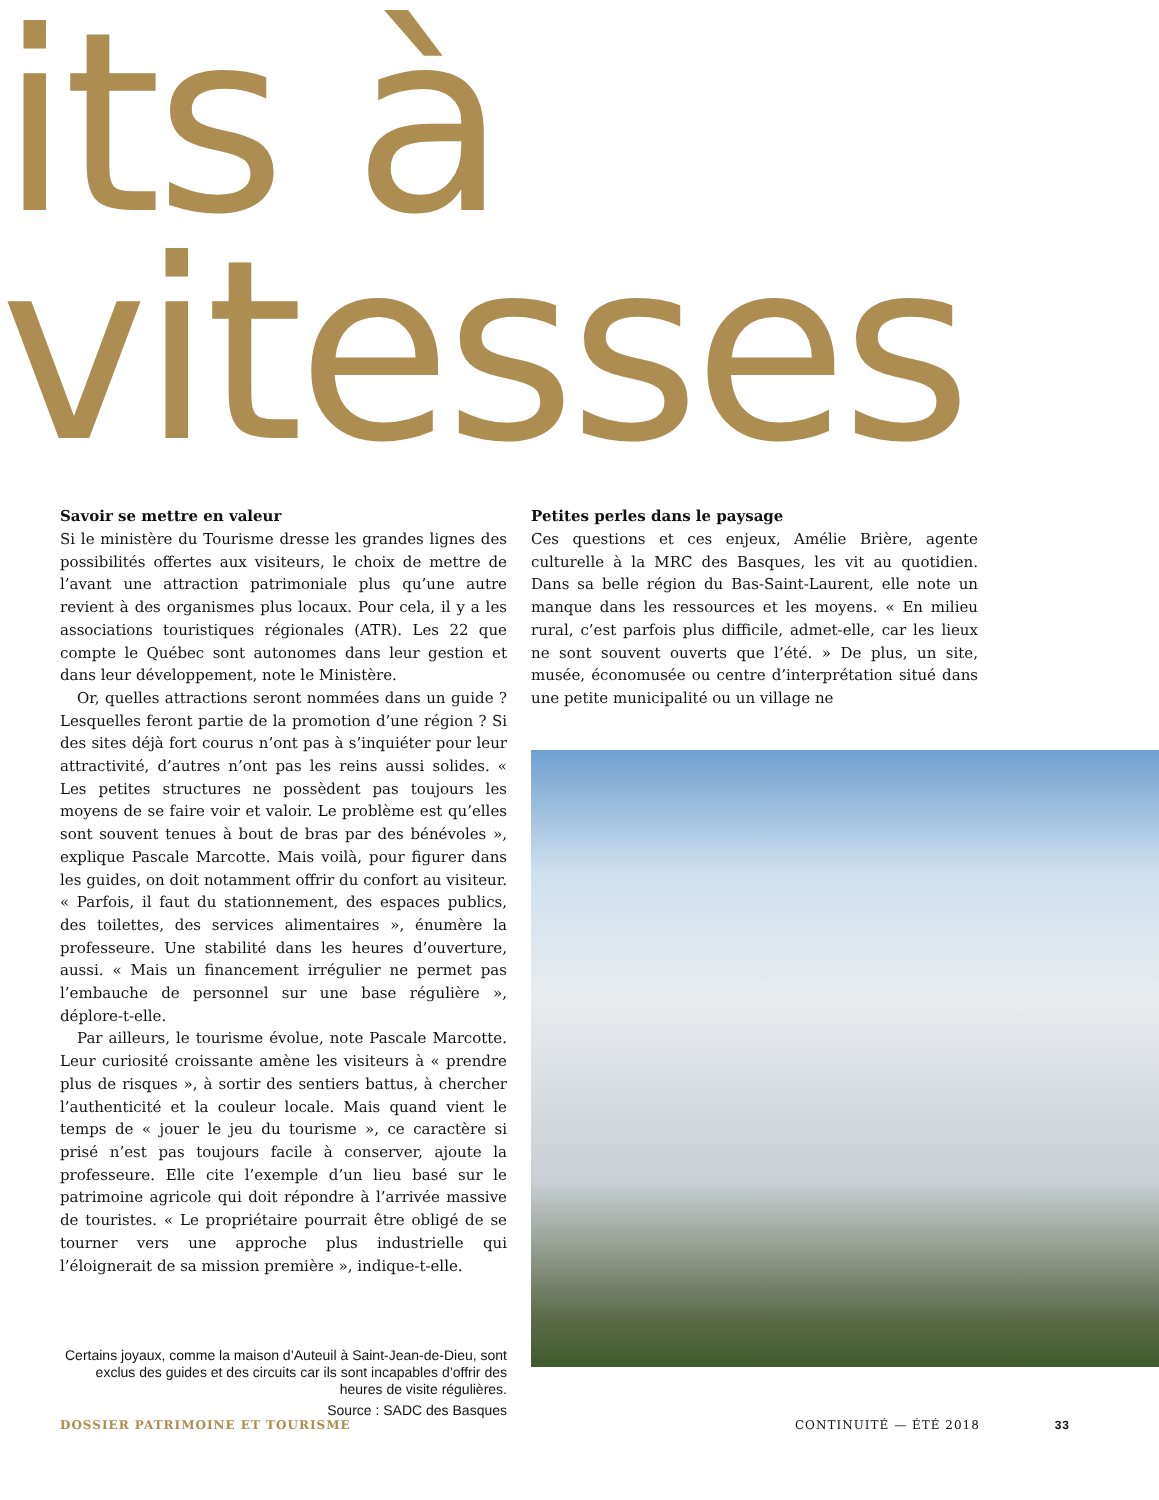its à
vitesses
Savoir se mettre en valeur
Si le ministère du Tourisme dresse les grandes lignes des possibilités offertes aux visiteurs, le choix de mettre de l’avant une attraction patrimoniale plus qu’une autre revient à des organismes plus locaux. Pour cela, il y a les associations touristiques régionales (ATR). Les 22 que compte le Québec sont autonomes dans leur gestion et dans leur développement, note le Ministère.
Or, quelles attractions seront nommées dans un guide ? Lesquelles feront partie de la promotion d’une région ? Si des sites déjà fort courus n’ont pas à s’inquiéter pour leur attractivité, d’autres n’ont pas les reins aussi solides. « Les petites structures ne possèdent pas toujours les moyens de se faire voir et valoir. Le problème est qu’elles sont souvent tenues à bout de bras par des bénévoles », explique Pascale Marcotte. Mais voilà, pour figurer dans les guides, on doit notamment offrir du confort au visiteur. « Parfois, il faut du stationnement, des espaces publics, des toilettes, des services alimentaires », énumère la professeure. Une stabilité dans les heures d’ouverture, aussi. « Mais un financement irrégulier ne permet pas l’embauche de personnel sur une base régulière », déplore-t-elle.
Par ailleurs, le tourisme évolue, note Pascale Marcotte. Leur curiosité croissante amène les visiteurs à « prendre plus de risques », à sortir des sentiers battus, à chercher l’authenticité et la couleur locale. Mais quand vient le temps de « jouer le jeu du tourisme », ce caractère si prisé n’est pas toujours facile à conserver, ajoute la professeure. Elle cite l’exemple d’un lieu basé sur le patrimoine agricole qui doit répondre à l’arrivée massive de touristes. « Le propriétaire pourrait être obligé de se tourner vers une approche plus industrielle qui l’éloignerait de sa mission première », indique-t-elle.
Certains joyaux, comme la maison d’Auteuil à Saint-Jean-de-Dieu, sont exclus des guides et des circuits car ils sont incapables d’offrir des heures de visite régulières.
Source : SADC des Basques
Petites perles dans le paysage
Ces questions et ces enjeux, Amélie Brière, agente culturelle à la MRC des Basques, les vit au quotidien. Dans sa belle région du Bas-Saint-Laurent, elle note un manque dans les ressources et les moyens. « En milieu rural, c’est parfois plus difficile, admet-elle, car les lieux ne sont souvent ouverts que l’été. » De plus, un site, musée, économusée ou centre d’interprétation situé dans une petite municipalité ou un village ne
DOSSIER PATRIMOINE ET TOURISME CONTINUITÉ — ÉTÉ 2018 33